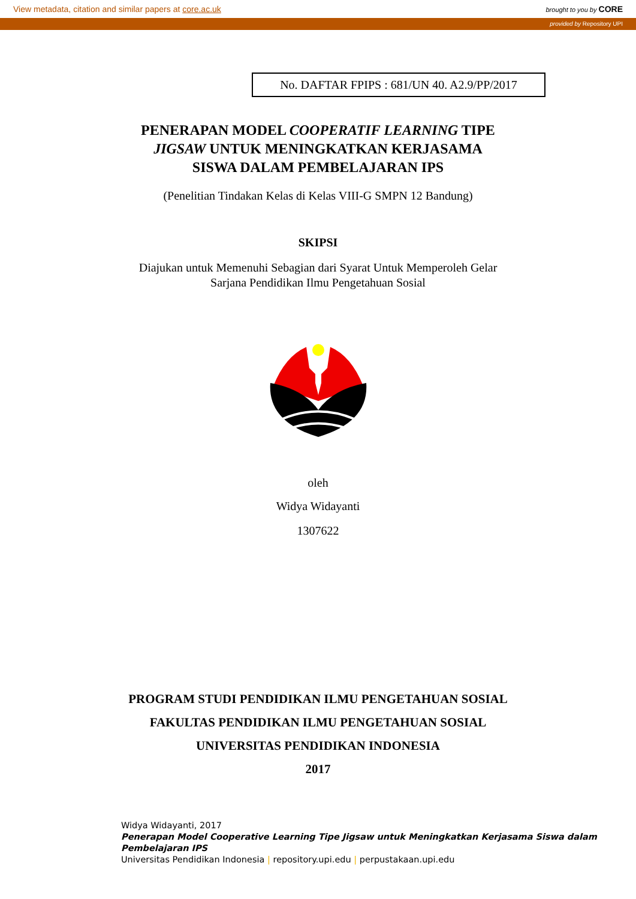View metadata, citation and similar papers at core.ac.uk brought to you by CORE
provided by Repository UPI
No. DAFTAR FPIPS : 681/UN 40. A2.9/PP/2017
PENERAPAN MODEL COOPERATIF LEARNING TIPE JIGSAW UNTUK MENINGKATKAN KERJASAMA SISWA DALAM PEMBELAJARAN IPS
(Penelitian Tindakan Kelas di Kelas VIII-G SMPN 12 Bandung)
SKIPSI
Diajukan untuk Memenuhi Sebagian dari Syarat Untuk Memperoleh Gelar
Sarjana Pendidikan Ilmu Pengetahuan Sosial
oleh
Widya Widayanti
1307622
PROGRAM STUDI PENDIDIKAN ILMU PENGETAHUAN SOSIAL
FAKULTAS PENDIDIKAN ILMU PENGETAHUAN SOSIAL
UNIVERSITAS PENDIDIKAN INDONESIA
2017
Widya Widayanti, 2017
Penerapan Model Cooperative Learning Tipe Jigsaw untuk Meningkatkan Kerjasama Siswa dalam Pembelajaran IPS
Universitas Pendidikan Indonesia | repository.upi.edu | perpustakaan.upi.edu